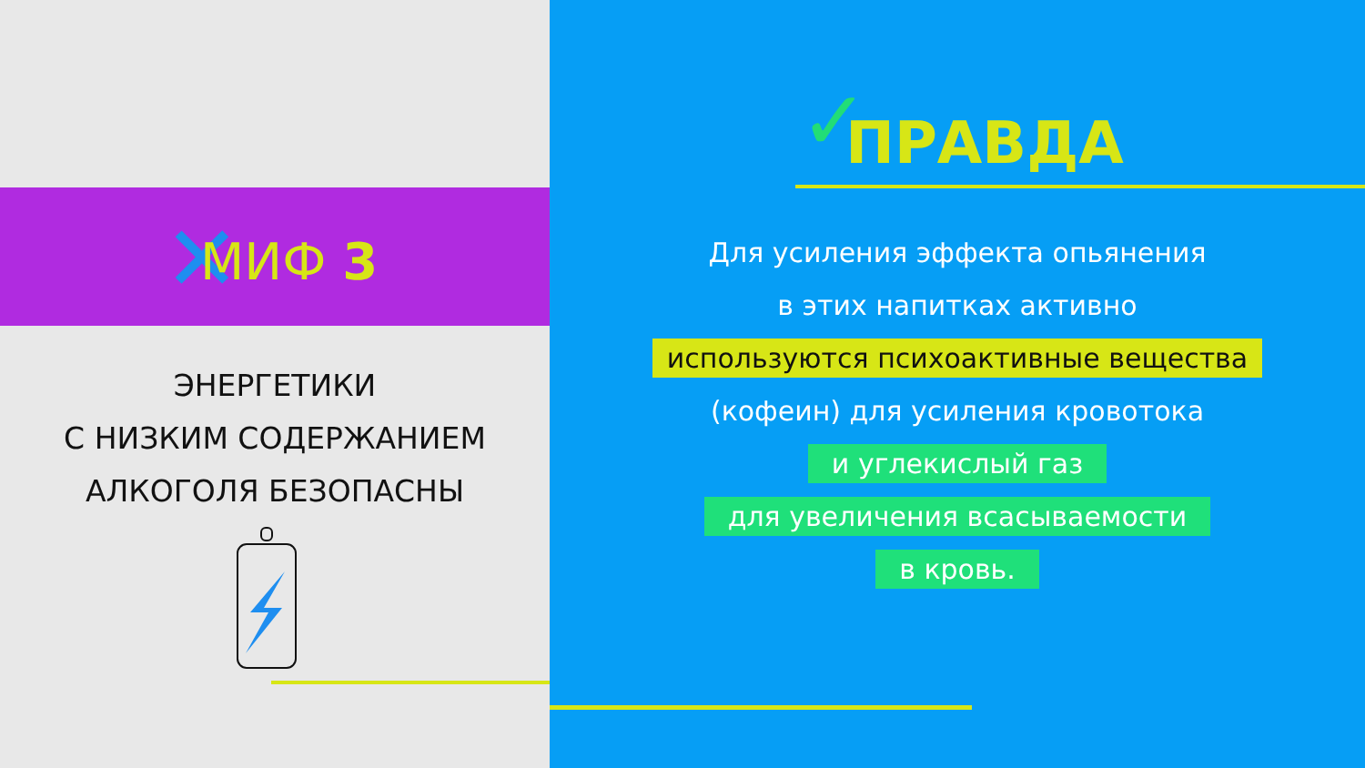✕ МИФ 3
ЭНЕРГЕТИКИ
С НИЗКИМ СОДЕРЖАНИЕМ
АЛКОГОЛЯ БЕЗОПАСНЫ
✓
ПРАВДА
Для усиления эффекта опьянения
в этих напитках активно
используются психоактивные вещества
(кофеин) для усиления кровотока
и углекислый газ
для увеличения всасываемости
в кровь.